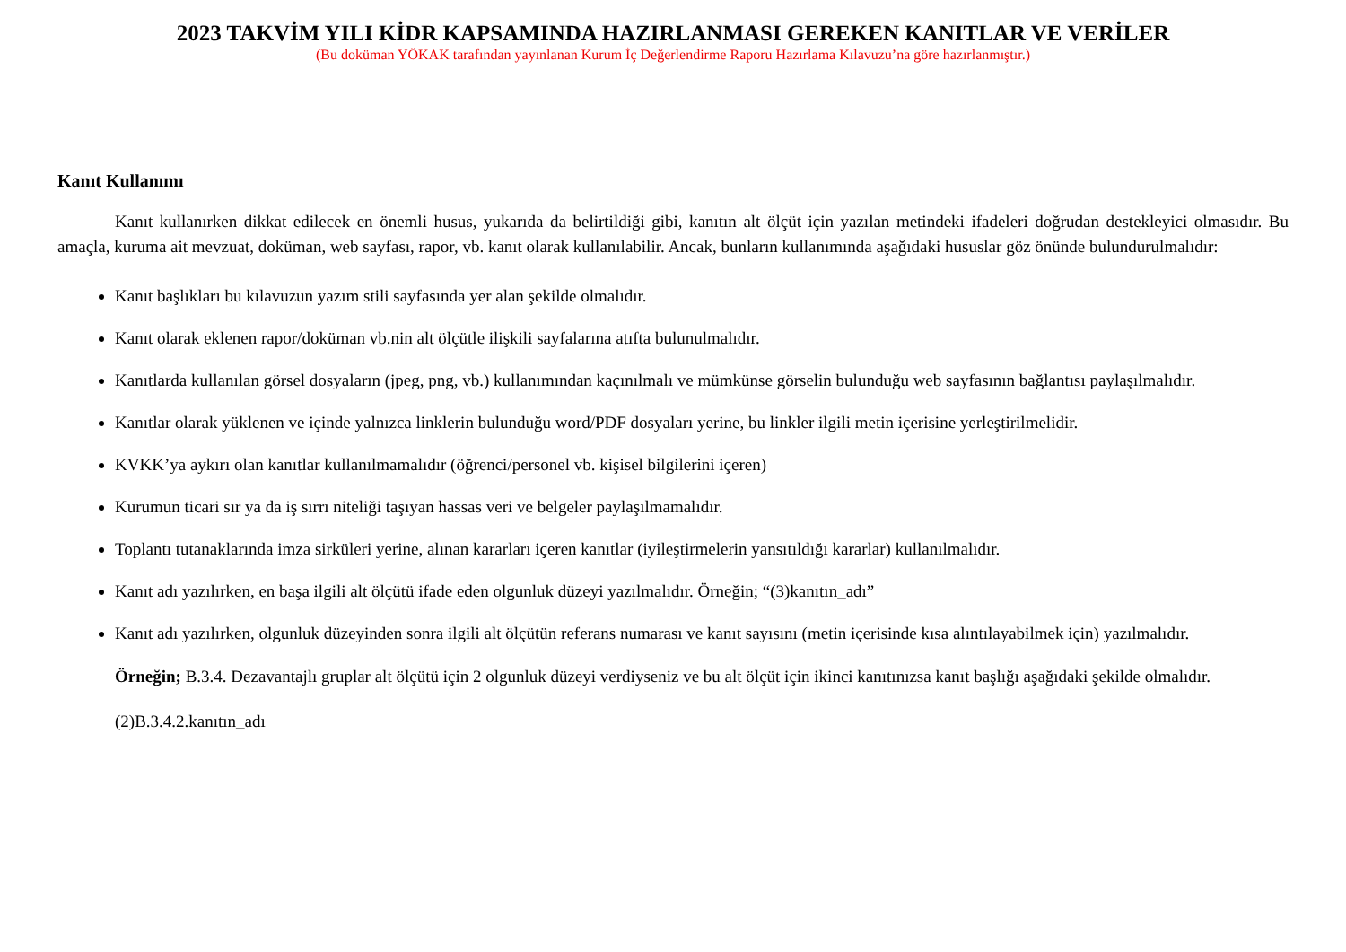2023 TAKVİM YILI KİDR KAPSAMINDA HAZIRLANMASI GEREKEN KANITLAR VE VERİLER
(Bu doküman YÖKAK tarafından yayınlanan Kurum İç Değerlendirme Raporu Hazırlama Kılavuzu’na göre hazırlanmıştır.)
Kanıt Kullanımı
Kanıt kullanırken dikkat edilecek en önemli husus, yukarıda da belirtildiği gibi, kanıtın alt ölçüt için yazılan metindeki ifadeleri doğrudan destekleyici olmasıdır. Bu amaçla, kuruma ait mevzuat, doküman, web sayfası, rapor, vb. kanıt olarak kullanılabilir. Ancak, bunların kullanımında aşağıdaki hususlar göz önünde bulundurulmalıdır:
Kanıt başlıkları bu kılavuzun yazım stili sayfasında yer alan şekilde olmalıdır.
Kanıt olarak eklenen rapor/doküman vb.nin alt ölçütle ilişkili sayfalarına atıfta bulunulmalıdır.
Kanıtlarda kullanılan görsel dosyaların (jpeg, png, vb.) kullanımından kaçınılmalı ve mümkünse görselin bulunduğu web sayfasının bağlantısı paylaşılmalıdır.
Kanıtlar olarak yüklenen ve içinde yalnızca linklerin bulunduğu word/PDF dosyaları yerine, bu linkler ilgili metin içerisine yerleştirilmelidir.
KVKK’ya aykırı olan kanıtlar kullanılmamalıdır (öğrenci/personel vb. kişisel bilgilerini içeren)
Kurumun ticari sır ya da iş sırrı niteliği taşıyan hassas veri ve belgeler paylaşılmamalıdır.
Toplantı tutanaklarında imza sirküleri yerine, alınan kararları içeren kanıtlar (iyileştirmelerin yansıtıldığı kararlar) kullanılmalıdır.
Kanıt adı yazılırken, en başa ilgili alt ölçütü ifade eden olgunluk düzeyi yazılmalıdır. Örneğin; “(3)kanıtın_adı”
Kanıt adı yazılırken, olgunluk düzeyinden sonra ilgili alt ölçütün referans numarası ve kanıt sayısını (metin içerisinde kısa alıntılayabilmek için) yazılmalıdır.
Örneğin; B.3.4. Dezavantajlı gruplar alt ölçütü için 2 olgunluk düzeyi verdiyseniz ve bu alt ölçüt için ikinci kanıtınızsa kanıt başlığı aşağıdaki şekilde olmalıdır.
(2)B.3.4.2.kanıtın_adı